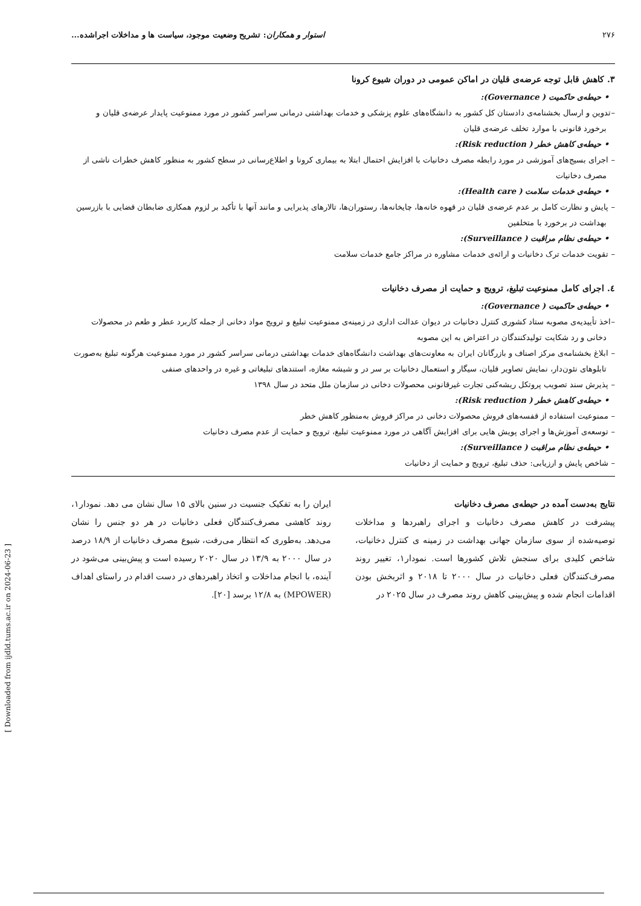۲۷۶ استوار و همکاران: تشریح وضعیت موجود، سیاست ها و مداخلات اجراشده...
۳. کاهش قابل توجه عرضه‌ی قلیان در اماکن عمومی در دوران شیوع کرونا
• حیطه‌ی حاکمیت ( Governance):
–تدوین و ارسال بخشنامه‌ی دادستان کل کشور به دانشگاه‌های علوم پزشکی و خدمات بهداشتی درمانی سراسر کشور در مورد ممنوعیت پایدار عرضه‌ی قلیان و برخورد قانونی با موارد تخلف عرضه‌ی قلیان
• حیطه‌ی کاهش خطر ( Risk reduction):
– اجرای بسیج‌های آموزشی در مورد رابطه مصرف دخانیات با افزایش احتمال ابتلا به بیماری کرونا و اطلاع‌رسانی در سطح کشور به منظور کاهش خطرات ناشی از مصرف دخانیات
• حیطه‌ی خدمات سلامت ( Health care):
– پایش و نظارت کامل بر عدم عرضه‌ی قلیان در قهوه خانه‌ها، چایخانه‌ها، رستوران‌ها، تالارهای پذیرایی و مانند آنها با تأکید بر لزوم همکاری ضابطان قضایی با بازرسین بهداشت در برخورد با متخلفین
• حیطه‌ی نظام مراقبت ( Surveillance):
– تقویت خدمات ترک دخانیات و ارائه‌ی خدمات مشاوره در مراکز جامع خدمات سلامت
٤. اجرای کامل ممنوعیت تبلیغ، ترویج و حمایت از مصرف دخانیات
• حیطه‌ی حاکمیت ( Governance):
–اخذ تأییدیه‌ی مصوبه ستاد کشوری کنترل دخانیات در دیوان عدالت اداری در زمینه‌ی ممنوعیت تبلیغ و ترویج مواد دخانی از جمله کاربرد عطر و طعم در محصولات دخانی و رد شکایت تولیدکنندگان در اعتراض به این مصوبه
– ابلاغ بخشنامه‌ی مرکز اصناف و بازرگانان ایران به معاونت‌های بهداشت دانشگاه‌های خدمات بهداشتی درمانی سراسر کشور در مورد ممنوعیت هرگونه تبلیغ به‌صورت تابلوهای نئون‌دار، نمایش تصاویر قلیان، سیگار و استعمال دخانیات بر سر در و شیشه مغازه، استندهای تبلیغاتی و غیره در واحدهای صنفی
– پذیرش سند تصویب پروتکل ریشه‌کنی تجارت غیرقانونی محصولات دخانی در سازمان ملل متحد در سال ۱۳۹۸
• حیطه‌ی کاهش خطر ( Risk reduction):
– ممنوعیت استفاده از قفسه‌های فروش محصولات دخانی در مراکز فروش به‌منظور کاهش خطر
– توسعه‌ی آموزش‌ها و اجرای پویش هایی برای افزایش آگاهی در مورد ممنوعیت تبلیغ، ترویج و حمایت از عدم مصرف دخانیات
• حیطه‌ی نظام مراقبت ( Surveillance):
– شاخص پایش و ارزیابی: حذف تبلیغ، ترویج و حمایت از دخانیات
نتایج به‌دست آمده در حیطه‌ی مصرف دخانیات
پیشرفت در کاهش مصرف دخانیات و اجرای راهبردها و مداخلات توصیه‌شده از سوی سازمان جهانی بهداشت در زمینه ی کنترل دخانیات، شاخص کلیدی برای سنجش تلاش کشورها است. نمودار۱، تغییر روند مصرف‌کنندگان فعلی دخانیات در سال ۲۰۰۰ تا ۲۰۱۸ و اثربخش بودن اقدامات انجام شده و پیش‌بینی کاهش روند مصرف در سال ۲۰۲۵ در
ایران را به تفکیک جنسیت در سنین بالای ۱۵ سال نشان می دهد. نمودار۱، روند کاهشی مصرف‌کنندگان فعلی دخانیات در هر دو جنس را نشان می‌دهد. به‌طوری که انتظار می‌رفت، شیوع مصرف دخانیات از ۱۸/۹ درصد در سال ۲۰۰۰ به ۱۳/۹ در سال ۲۰۲۰ رسیده است و پیش‌بینی می‌شود در آینده، با انجام مداخلات و اتخاذ راهبردهای در دست اقدام در راستای اهداف (MPOWER) به ۱۲/۸ برسد [۲۰].
[ Downloaded from ijdld.tums.ac.ir on 2024-06-23 ]